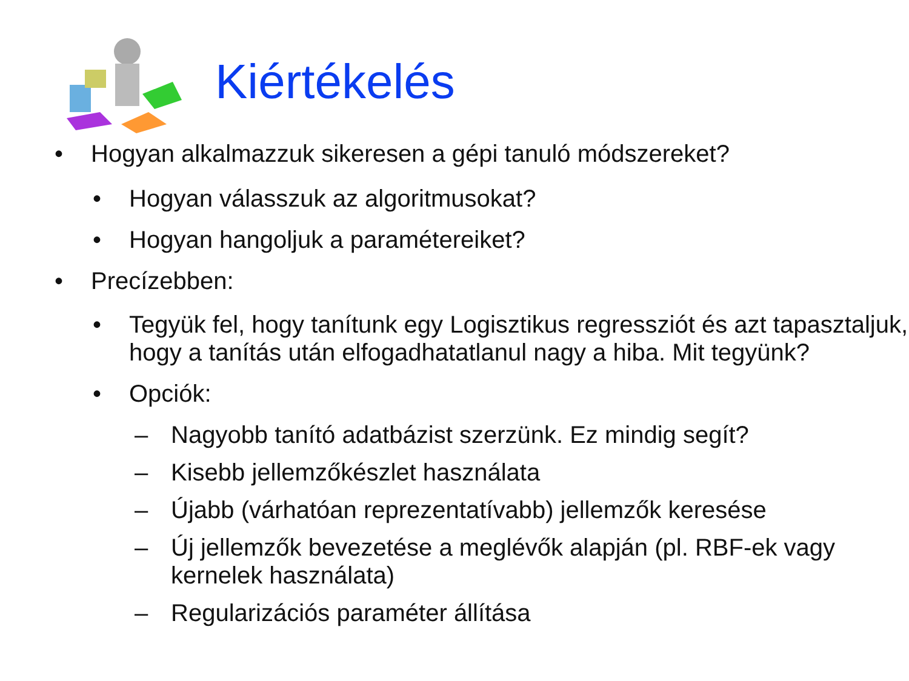Kiértékelés
• Hogyan alkalmazzuk sikeresen a gépi tanuló módszereket?
• Hogyan válasszuk az algoritmusokat?
• Hogyan hangoljuk a paramétereiket?
• Precízebben:
• Tegyük fel, hogy tanítunk egy Logisztikus regressziót és azt tapasztaljuk, hogy a tanítás után elfogadhatatlanul nagy a hiba. Mit tegyünk?
• Opciók:
– Nagyobb tanító adatbázist szerzünk. Ez mindig segít?
– Kisebb jellemzőkészlet használata
– Újabb (várhatóan reprezentatívabb) jellemzők keresése
– Új jellemzők bevezetése a meglévők alapján (pl. RBF-ek vagy kernelek használata)
– Regularizációs paraméter állítása